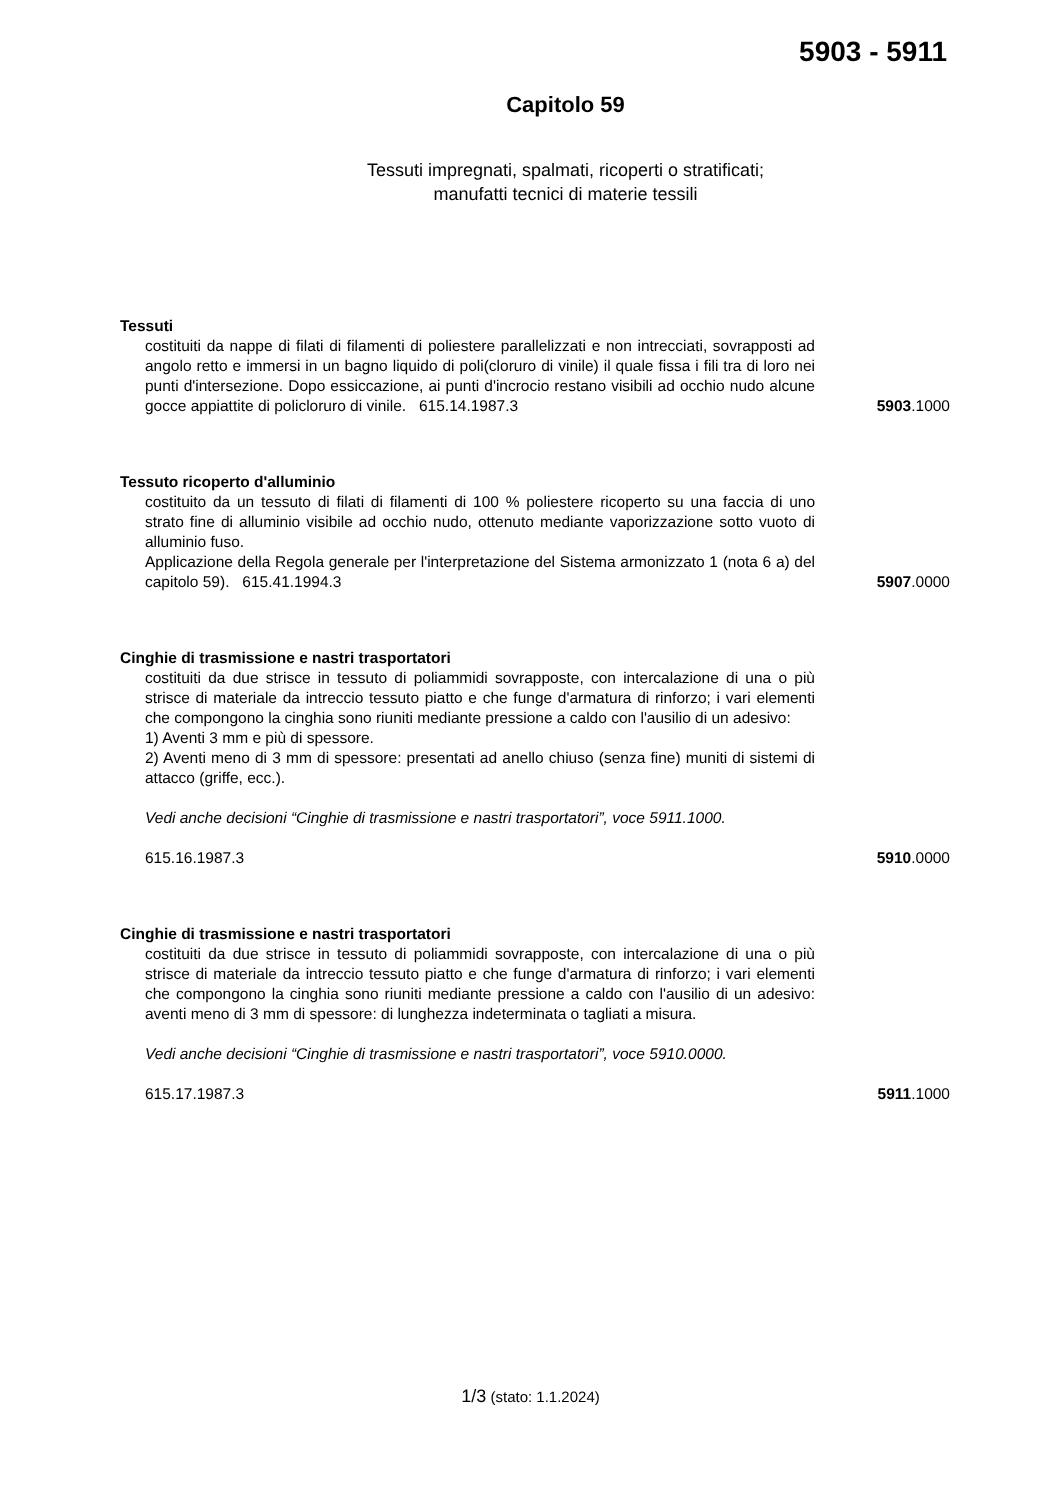5903 - 5911
Capitolo 59
Tessuti impregnati, spalmati, ricoperti o stratificati;
manufatti tecnici di materie tessili
Tessuti
costituiti da nappe di filati di filamenti di poliestere parallelizzati e non intrecciati, sovrapposti ad angolo retto e immersi in un bagno liquido di poli(cloruro di vinile) il quale fissa i fili tra di loro nei punti d'intersezione. Dopo essiccazione, ai punti d'incrocio restano visibili ad occhio nudo alcune gocce appiattite di policloruro di vinile. 615.14.1987.3
5903.1000
Tessuto ricoperto d'alluminio
costituito da un tessuto di filati di filamenti di 100 % poliestere ricoperto su una faccia di uno strato fine di alluminio visibile ad occhio nudo, ottenuto mediante vaporizzazione sotto vuoto di alluminio fuso.
Applicazione della Regola generale per l'interpretazione del Sistema armonizzato 1 (nota 6 a) del capitolo 59). 615.41.1994.3
5907.0000
Cinghie di trasmissione e nastri trasportatori
costituiti da due strisce in tessuto di poliammidi sovrapposte, con intercalazione di una o più strisce di materiale da intreccio tessuto piatto e che funge d'armatura di rinforzo; i vari elementi che compongono la cinghia sono riuniti mediante pressione a caldo con l'ausilio di un adesivo:
1) Aventi 3 mm e più di spessore.
2) Aventi meno di 3 mm di spessore: presentati ad anello chiuso (senza fine) muniti di sistemi di attacco (griffe, ecc.).
Vedi anche decisioni “Cinghie di trasmissione e nastri trasportatori”, voce 5911.1000.
615.16.1987.3
5910.0000
Cinghie di trasmissione e nastri trasportatori
costituiti da due strisce in tessuto di poliammidi sovrapposte, con intercalazione di una o più strisce di materiale da intreccio tessuto piatto e che funge d'armatura di rinforzo; i vari elementi che compongono la cinghia sono riuniti mediante pressione a caldo con l'ausilio di un adesivo: aventi meno di 3 mm di spessore: di lunghezza indeterminata o tagliati a misura.
Vedi anche decisioni “Cinghie di trasmissione e nastri trasportatori”, voce 5910.0000.
615.17.1987.3
5911.1000
1/3 (stato: 1.1.2024)